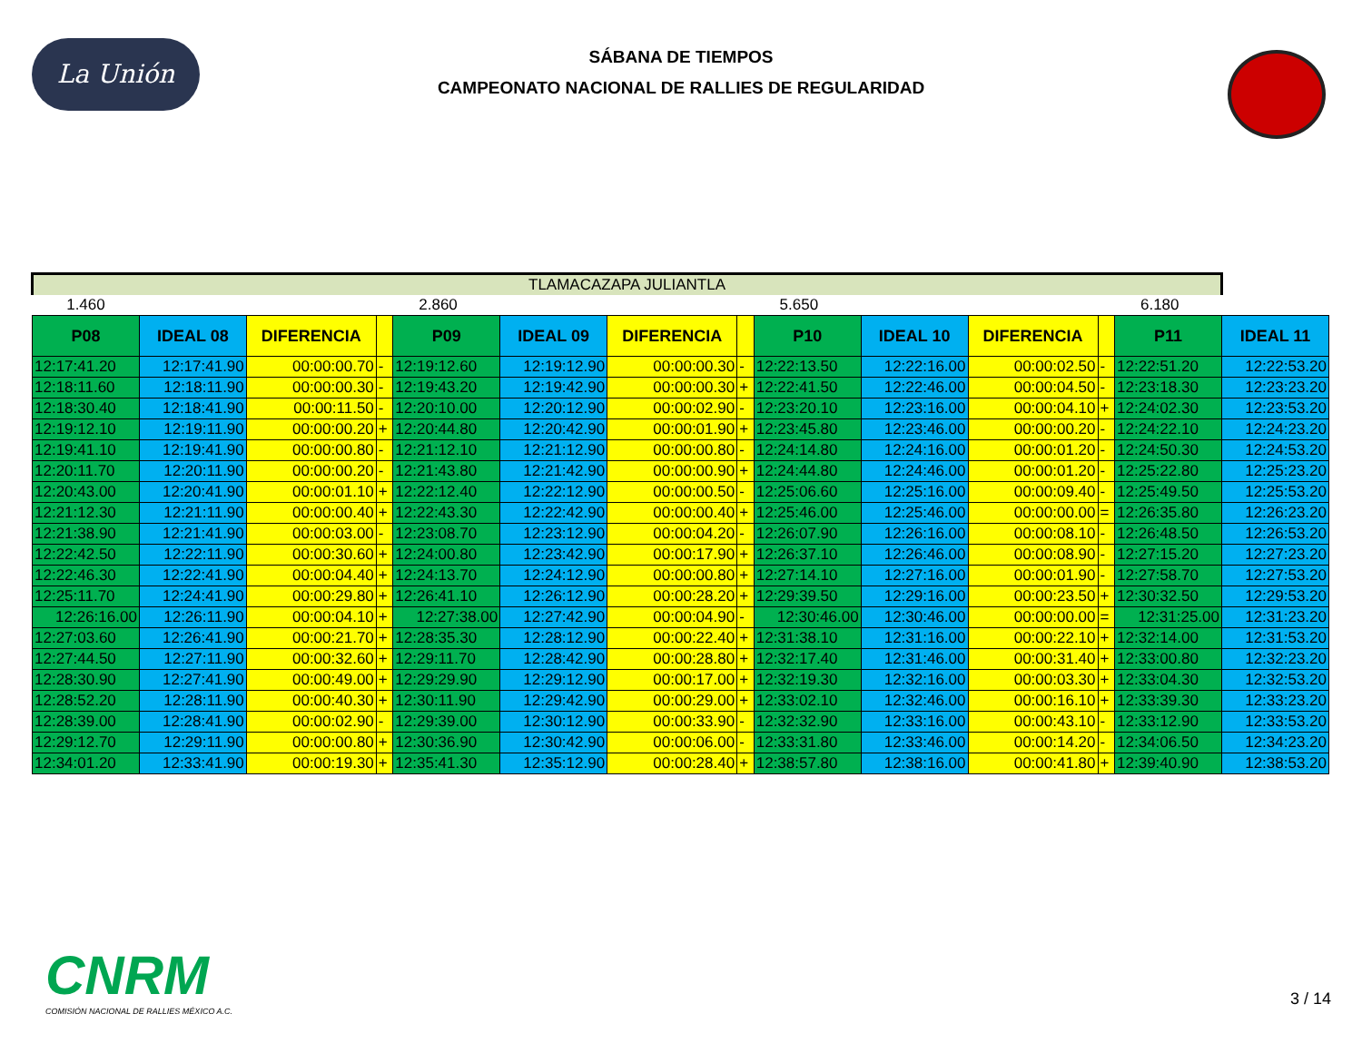La Unión
SÁBANA DE TIEMPOS
CAMPEONATO NACIONAL DE RALLIES DE REGULARIDAD
| TLAMACAZAPA JULIANTLA | | | | | | | | | | | | | |
| 1.460 | | | 2.860 | | | | 5.650 | | | | 6.180 | | |
| P08 | IDEAL 08 | DIFERENCIA | | P09 | IDEAL 09 | DIFERENCIA | | P10 | IDEAL 10 | DIFERENCIA | | P11 | IDEAL 11 |
| 12:17:41.20 | 12:17:41.90 | 00:00:00.70 | - | 12:19:12.60 | 12:19:12.90 | 00:00:00.30 | - | 12:22:13.50 | 12:22:16.00 | 00:00:02.50 | - | 12:22:51.20 | 12:22:53.20 |
| 12:18:11.60 | 12:18:11.90 | 00:00:00.30 | - | 12:19:43.20 | 12:19:42.90 | 00:00:00.30 | + | 12:22:41.50 | 12:22:46.00 | 00:00:04.50 | - | 12:23:18.30 | 12:23:23.20 |
| 12:18:30.40 | 12:18:41.90 | 00:00:11.50 | - | 12:20:10.00 | 12:20:12.90 | 00:00:02.90 | - | 12:23:20.10 | 12:23:16.00 | 00:00:04.10 | + | 12:24:02.30 | 12:23:53.20 |
| 12:19:12.10 | 12:19:11.90 | 00:00:00.20 | + | 12:20:44.80 | 12:20:42.90 | 00:00:01.90 | + | 12:23:45.80 | 12:23:46.00 | 00:00:00.20 | - | 12:24:22.10 | 12:24:23.20 |
| 12:19:41.10 | 12:19:41.90 | 00:00:00.80 | - | 12:21:12.10 | 12:21:12.90 | 00:00:00.80 | - | 12:24:14.80 | 12:24:16.00 | 00:00:01.20 | - | 12:24:50.30 | 12:24:53.20 |
| 12:20:11.70 | 12:20:11.90 | 00:00:00.20 | - | 12:21:43.80 | 12:21:42.90 | 00:00:00.90 | + | 12:24:44.80 | 12:24:46.00 | 00:00:01.20 | - | 12:25:22.80 | 12:25:23.20 |
| 12:20:43.00 | 12:20:41.90 | 00:00:01.10 | + | 12:22:12.40 | 12:22:12.90 | 00:00:00.50 | - | 12:25:06.60 | 12:25:16.00 | 00:00:09.40 | - | 12:25:49.50 | 12:25:53.20 |
| 12:21:12.30 | 12:21:11.90 | 00:00:00.40 | + | 12:22:43.30 | 12:22:42.90 | 00:00:00.40 | + | 12:25:46.00 | 12:25:46.00 | 00:00:00.00 | = | 12:26:35.80 | 12:26:23.20 |
| 12:21:38.90 | 12:21:41.90 | 00:00:03.00 | - | 12:23:08.70 | 12:23:12.90 | 00:00:04.20 | - | 12:26:07.90 | 12:26:16.00 | 00:00:08.10 | - | 12:26:48.50 | 12:26:53.20 |
| 12:22:42.50 | 12:22:11.90 | 00:00:30.60 | + | 12:24:00.80 | 12:23:42.90 | 00:00:17.90 | + | 12:26:37.10 | 12:26:46.00 | 00:00:08.90 | - | 12:27:15.20 | 12:27:23.20 |
| 12:22:46.30 | 12:22:41.90 | 00:00:04.40 | + | 12:24:13.70 | 12:24:12.90 | 00:00:00.80 | + | 12:27:14.10 | 12:27:16.00 | 00:00:01.90 | - | 12:27:58.70 | 12:27:53.20 |
| 12:25:11.70 | 12:24:41.90 | 00:00:29.80 | + | 12:26:41.10 | 12:26:12.90 | 00:00:28.20 | + | 12:29:39.50 | 12:29:16.00 | 00:00:23.50 | + | 12:30:32.50 | 12:29:53.20 |
| 12:26:16.00 | 12:26:11.90 | 00:00:04.10 | + | 12:27:38.00 | 12:27:42.90 | 00:00:04.90 | - | 12:30:46.00 | 12:30:46.00 | 00:00:00.00 | = | 12:31:25.00 | 12:31:23.20 |
| 12:27:03.60 | 12:26:41.90 | 00:00:21.70 | + | 12:28:35.30 | 12:28:12.90 | 00:00:22.40 | + | 12:31:38.10 | 12:31:16.00 | 00:00:22.10 | + | 12:32:14.00 | 12:31:53.20 |
| 12:27:44.50 | 12:27:11.90 | 00:00:32.60 | + | 12:29:11.70 | 12:28:42.90 | 00:00:28.80 | + | 12:32:17.40 | 12:31:46.00 | 00:00:31.40 | + | 12:33:00.80 | 12:32:23.20 |
| 12:28:30.90 | 12:27:41.90 | 00:00:49.00 | + | 12:29:29.90 | 12:29:12.90 | 00:00:17.00 | + | 12:32:19.30 | 12:32:16.00 | 00:00:03.30 | + | 12:33:04.30 | 12:32:53.20 |
| 12:28:52.20 | 12:28:11.90 | 00:00:40.30 | + | 12:30:11.90 | 12:29:42.90 | 00:00:29.00 | + | 12:33:02.10 | 12:32:46.00 | 00:00:16.10 | + | 12:33:39.30 | 12:33:23.20 |
| 12:28:39.00 | 12:28:41.90 | 00:00:02.90 | - | 12:29:39.00 | 12:30:12.90 | 00:00:33.90 | - | 12:32:32.90 | 12:33:16.00 | 00:00:43.10 | - | 12:33:12.90 | 12:33:53.20 |
| 12:29:12.70 | 12:29:11.90 | 00:00:00.80 | + | 12:30:36.90 | 12:30:42.90 | 00:00:06.00 | - | 12:33:31.80 | 12:33:46.00 | 00:00:14.20 | - | 12:34:06.50 | 12:34:23.20 |
| 12:34:01.20 | 12:33:41.90 | 00:00:19.30 | + | 12:35:41.30 | 12:35:12.90 | 00:00:28.40 | + | 12:38:57.80 | 12:38:16.00 | 00:00:41.80 | + | 12:39:40.90 | 12:38:53.20 |
CNRM
COMISIÓN NACIONAL DE RALLIES MÉXICO A.C.
3 / 14